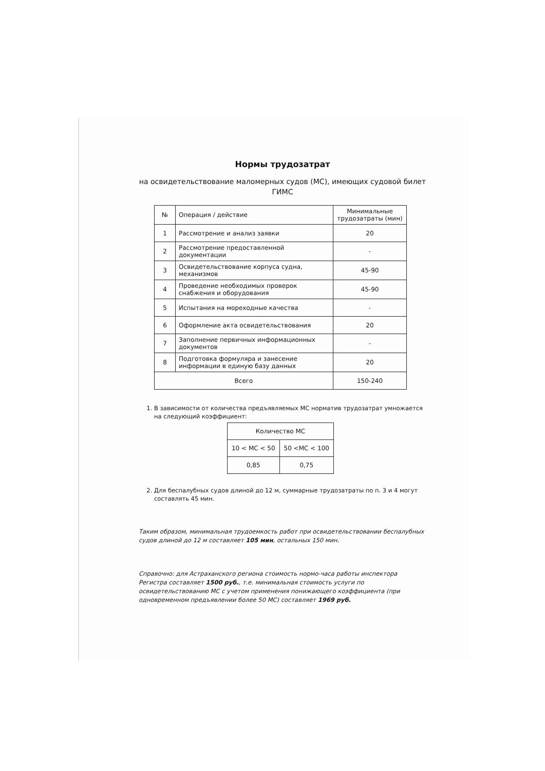Нормы трудозатрат
на освидетельствование маломерных судов (МС), имеющих судовой билет ГИМС
| № | Операция / действие | Минимальные трудозатраты (мин) |
| --- | --- | --- |
| 1 | Рассмотрение и анализ заявки | 20 |
| 2 | Рассмотрение предоставленной документации | - |
| 3 | Освидетельствование корпуса судна, механизмов | 45-90 |
| 4 | Проведение необходимых проверок снабжения и оборудования | 45-90 |
| 5 | Испытания на мореходные качества | - |
| 6 | Оформление акта освидетельствования | 20 |
| 7 | Заполнение первичных информационных документов | - |
| 8 | Подготовка формуляра и занесение информации в единую базу данных | 20 |
| Всего | | 150-240 |
1. В зависимости от количества предъявляемых МС норматив трудозатрат умножается на следующий коэффициент:
| Количество МС | |
| 10 < МС < 50 | 50 <МС < 100 |
| 0,85 | 0,75 |
2. Для беспалубных судов длиной до 12 м, суммарные трудозатраты по п. 3 и 4 могут составлять 45 мин.
Таким образом, минимальная трудоемкость работ при освидетельствовании беспалубных судов длиной до 12 м составляет 105 мин, остальных 150 мин.
Справочно: для Астраханского региона стоимость нормо-часа работы инспектора Регистра составляет 1500 руб., т.е. минимальная стоимость услуги по освидетельствованию МС с учетом применения понижающего коэффициента (при одновременном предъявлении более 50 МС) составляет 1969 руб.